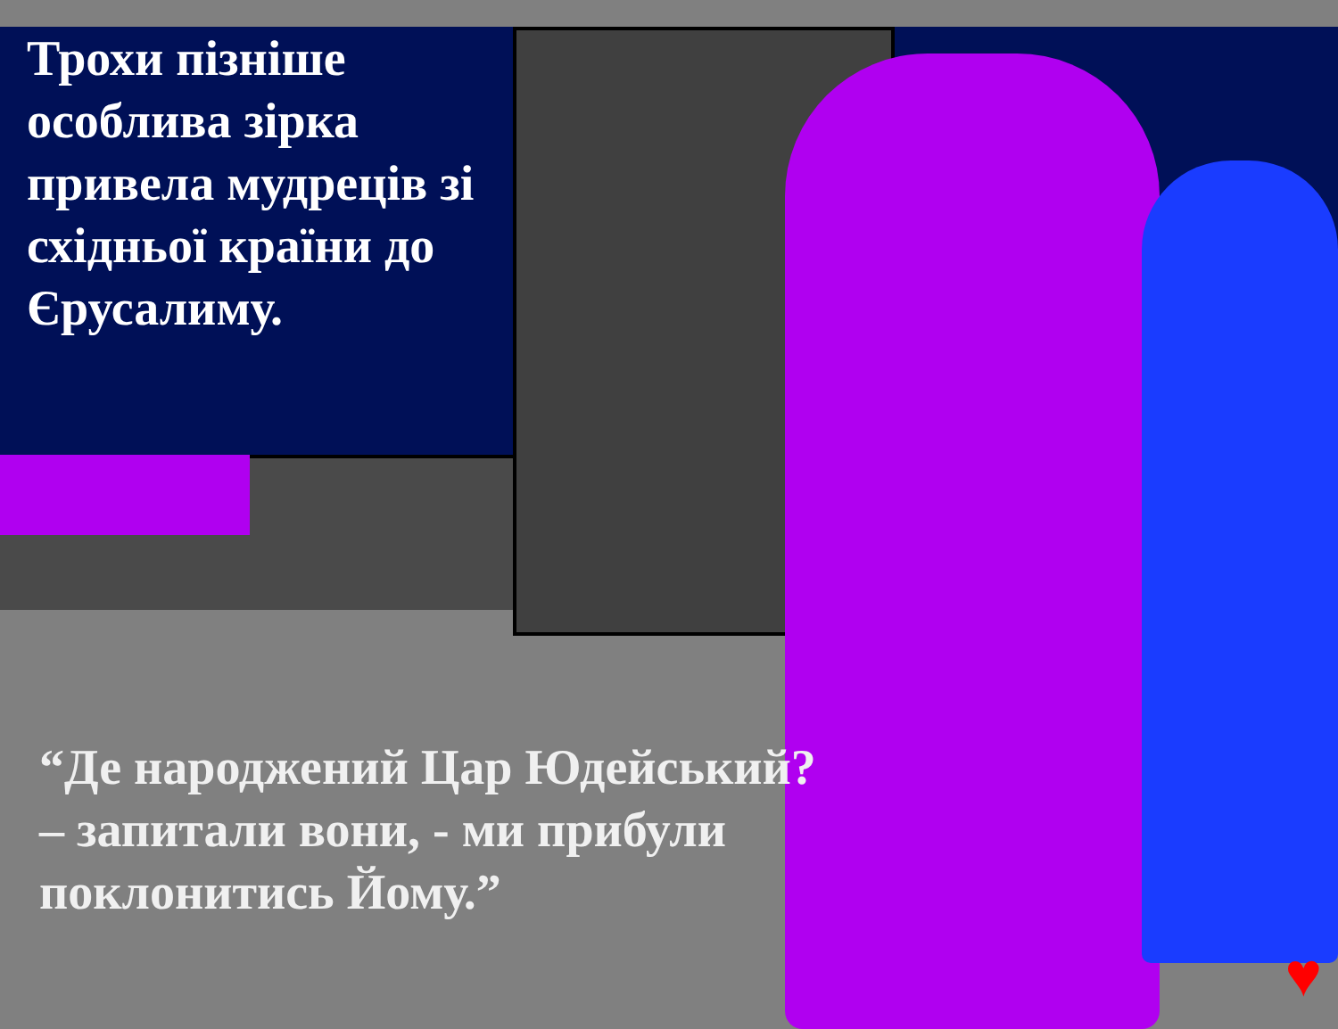♥
Трохи пізніше особлива зірка привела мудреців зі східньої країни до Єрусалиму.
“Де народжений Цар Юдейський? – запитали вони, - ми прибули поклонитись Йому.”